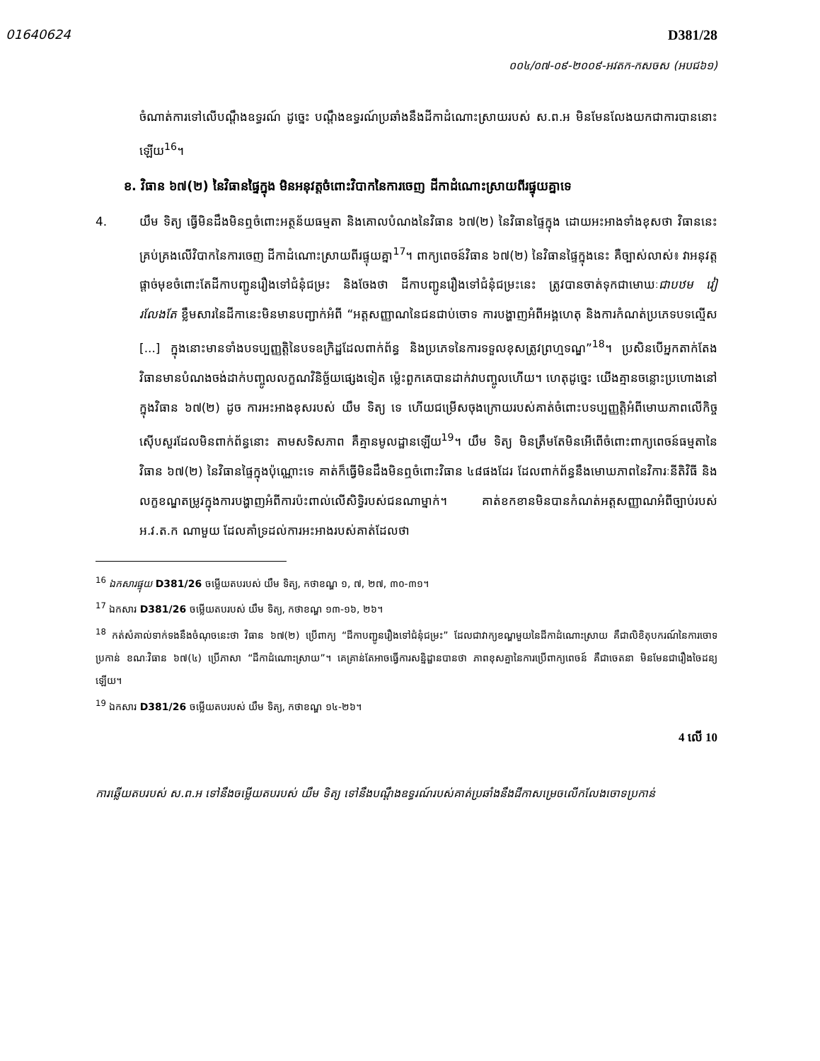01640624
D381/28
០០៤/០៧-០៩-២០០៩-អវតក-កសចស (អបជ៦១)
ចំណាត់ការទៅលើបណ្ដឹងឧទ្ធរណ៍ ដូច្នេះ បណ្ដឹងឧទ្ធរណ៍ប្រឆាំងនឹងដីកាដំណោះស្រាយរបស់ ស.ព.អ មិនមែនលែងយកជាការបាននោះឡើយ<sup>16</sup>។
ខ. វិធាន ៦៧(២) នៃវិធានផ្ទៃក្នុង មិនអនុវត្តចំពោះវិបាកនៃការចេញ ដីកាដំណោះស្រាយពីរផ្ទុយគ្នាទេ
4. យឹម ទិត្យ ធ្វើមិនដឹងមិនឮចំពោះអត្ថន័យធម្មតា និងគោលបំណងនៃវិធាន ៦៧(២) នៃវិធានផ្ទៃក្នុង ដោយអះអាងទាំងខុសថា វិធាននេះគ្រប់គ្រងលើវិបាកនៃការចេញ ដីកាដំណោះស្រាយពីរផ្ទុយគ្នា<sup>17</sup>។ ពាក្យពេចន៍វិធាន ៦៧(២) នៃវិធានផ្ទៃក្នុងនេះ គឺច្បាស់លាស់៖ វាអនុវត្តផ្ដាច់មុខចំពោះតែដីកាបញ្ជូនរឿងទៅជំនុំជម្រះ និងចែងថា ដីកាបញ្ជូនរឿងទៅជំនុំជម្រះនេះ ត្រូវបានចាត់ទុកជាមោឃៈជាបឋម វៀរលែងតែ ខ្លឹមសារនៃដីកានេះមិនមានបញ្ជាក់អំពី “អត្តសញ្ញាណនៃជនជាប់ចោទ ការបង្ហាញអំពីអង្គហេតុ និងការកំណត់ប្រភេទបទល្មើស [...] ក្នុងនោះមានទាំងបទប្បញ្ញត្តិនៃបទឧក្រិដ្ឋដែលពាក់ព័ន្ធ និងប្រភេទនៃការទទួលខុសត្រូវព្រហ្មទណ្ឌ”<sup>18</sup>។ ប្រសិនបើអ្នកតាក់តែងវិធានមានបំណងចង់ដាក់បញ្ចូលលក្ខណវិនិច្ឆ័យផ្សេងទៀត ម្ល៉េះពួកគេបានដាក់វាបញ្ចូលហើយ។ ហេតុដូច្នេះ យើងគ្មានចន្លោះប្រហោងនៅក្នុងវិធាន ៦៧(២) ដូច ការអះអាងខុសរបស់ យឹម ទិត្យ ទេ ហើយជម្រើសចុងក្រោយរបស់គាត់ចំពោះបទប្បញ្ញត្តិអំពីមោឃភាពលើកិច្ចស៊ើបសួរដែលមិនពាក់ព័ន្ធនោះ តាមសទិសភាព គឺគ្មានមូលដ្ឋានឡើយ<sup>19</sup>។ យឹម ទិត្យ មិនត្រឹមតែមិនអើពើចំពោះពាក្យពេចន៍ធម្មតានៃវិធាន ៦៧(២) នៃវិធានផ្ទៃក្នុងប៉ុណ្ណោះទេ គាត់ក៏ធ្វើមិនដឹងមិនឮចំពោះវិធាន ៤៨ផងដែរ ដែលពាក់ព័ន្ធនឹងមោឃភាពនៃវិការៈនីតិវិធី និងលក្ខខណ្ឌតម្រូវក្នុងការបង្ហាញអំពីការប៉ះពាល់លើសិទ្ធិរបស់ជនណាម្នាក់។ គាត់ខកខានមិនបានកំណត់អត្តសញ្ញាណអំពីច្បាប់របស់ អ.វ.ត.ក ណាមួយ ដែលគាំទ្រដល់ការអះអាងរបស់គាត់ដែលថា
<sup>16</sup> ឯកសារផ្ទុយ D381/26 ចម្លើយតបរបស់ យឹម ទិត្យ, កថាខណ្ឌ ១, ៧, ២៧, ៣០-៣១។
<sup>17</sup> ឯកសារ D381/26 ចម្លើយតបរបស់ យឹម ទិត្យ, កថាខណ្ឌ ១៣-១៦, ២៦។
<sup>18</sup> កត់សំគាល់ទាក់ទងនឹងចំណុចនេះថា វិធាន ៦៧(២) ប្រើពាក្យ “ដីកាបញ្ជូនរឿងទៅជំនុំជម្រះ” ដែលជាវាក្យខណ្ឌមួយនៃដីកាដំណោះស្រាយ គឺជាលិខិតុបករណ៍នៃការចោទប្រកាន់ ខណៈវិធាន ៦៧(៤) ប្រើភាសា “ដីកាដំណោះស្រាយ”។ គេគ្រាន់តែអាចធ្វើការសន្និដ្ឋានបានថា ភាពខុសគ្នានៃការប្រើពាក្យពេចន៍ គឺជាចេតនា មិនមែនជារឿងចៃដន្យឡើយ។
<sup>19</sup> ឯកសារ D381/26 ចម្លើយតបរបស់ យឹម ទិត្យ, កថាខណ្ឌ ១៤-២៦។
4 លើ 10
ការឆ្លើយតបរបស់ ស.ព.អ ទៅនឹងចម្លើយតបរបស់ យឹម ទិត្យ ទៅនឹងបណ្ដឹងឧទ្ធរណ៍របស់គាត់ប្រឆាំងនឹងដីកាសម្រេចលើកលែងចោទប្រកាន់